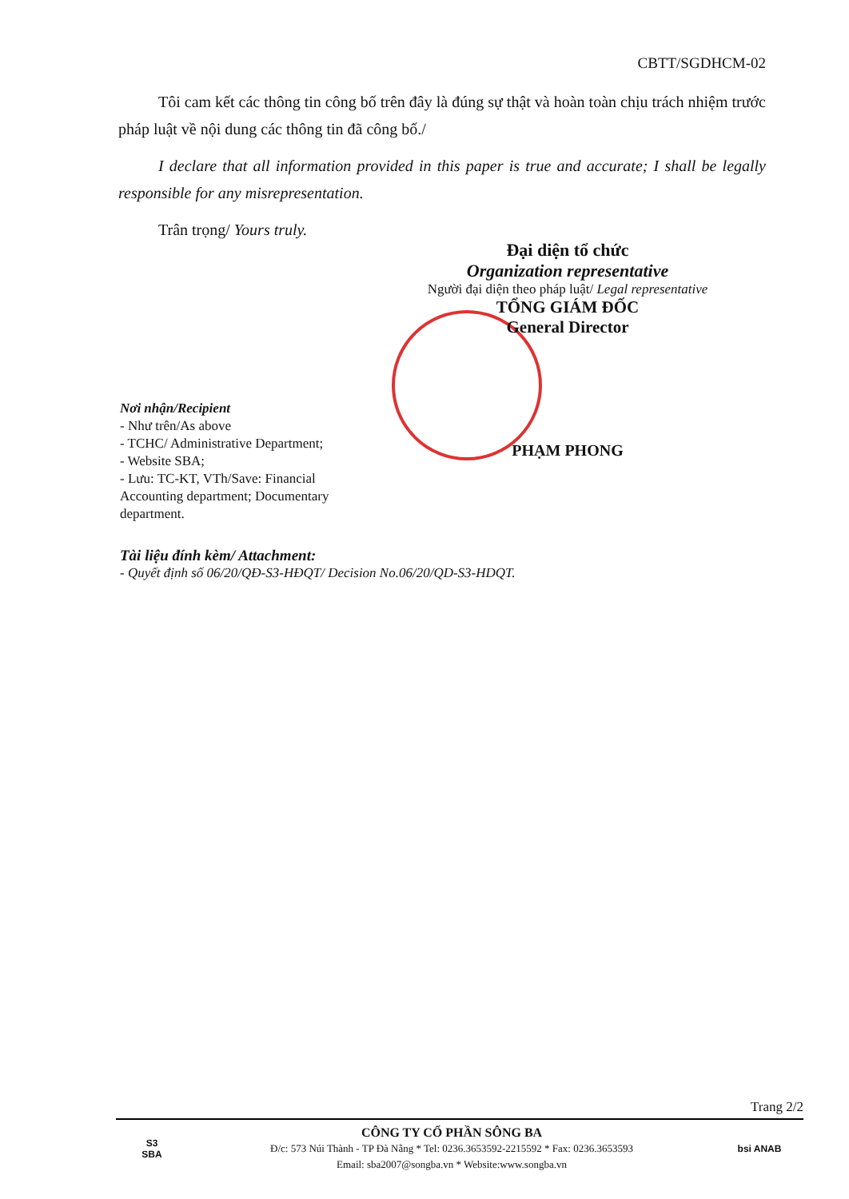CBTT/SGDHCM-02
Tôi cam kết các thông tin công bố trên đây là đúng sự thật và hoàn toàn chịu trách nhiệm trước pháp luật về nội dung các thông tin đã công bố./
I declare that all information provided in this paper is true and accurate; I shall be legally responsible for any misrepresentation.
Trân trọng/ Yours truly.
Đại diện tổ chức
Organization representative
Người đại diện theo pháp luật/ Legal representative
TỔNG GIÁM ĐỐC
General Director
PHẠM PHONG
Nơi nhận/Recipient
- Như trên/As above
- TCHC/ Administrative Department;
- Website SBA;
- Lưu: TC-KT, VTh/Save: Financial Accounting department; Documentary department.
Tài liệu đính kèm/ Attachment:
- Quyết định số 06/20/QĐ-S3-HĐQT/ Decision No.06/20/QD-S3-HDQT.
Trang 2/2
S3
SBA
CÔNG TY CỔ PHẦN SÔNG BA
Đ/c: 573 Núi Thành - TP Đà Nẵng * Tel: 0236.3653592-2215592 * Fax: 0236.3653593
Email: sba2007@songba.vn * Website:www.songba.vn
bsi ANAB